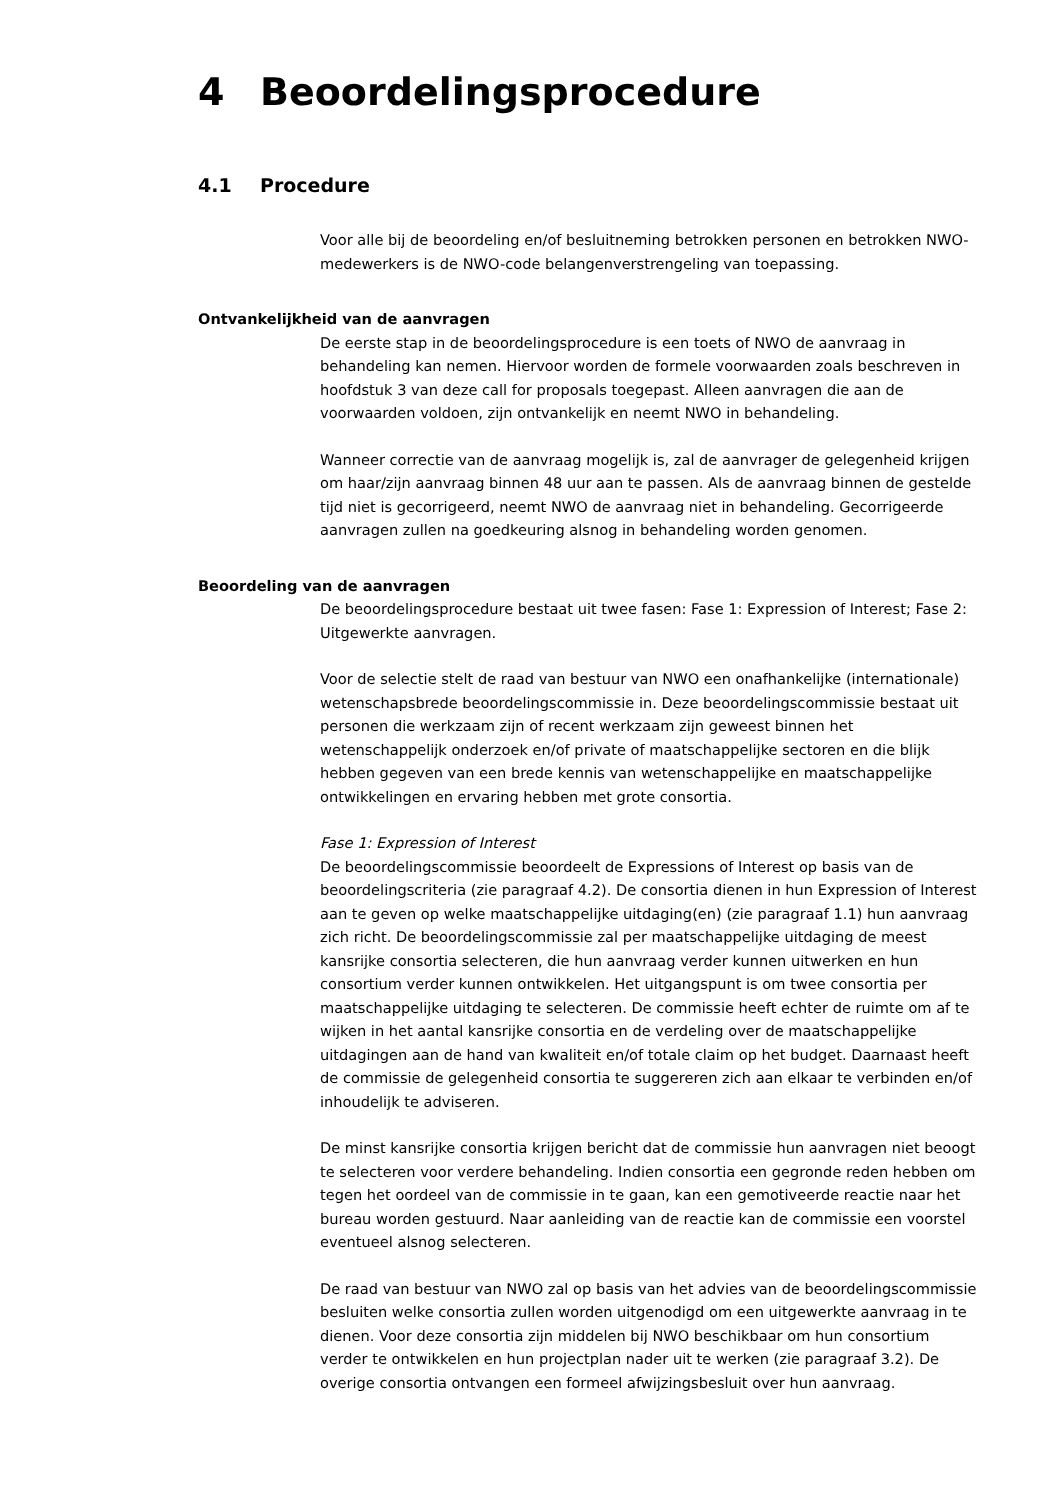4 Beoordelingsprocedure
4.1 Procedure
Voor alle bij de beoordeling en/of besluitneming betrokken personen en betrokken NWO-medewerkers is de NWO-code belangenverstrengeling van toepassing.
Ontvankelijkheid van de aanvragen
De eerste stap in de beoordelingsprocedure is een toets of NWO de aanvraag in behandeling kan nemen. Hiervoor worden de formele voorwaarden zoals beschreven in hoofdstuk 3 van deze call for proposals toegepast. Alleen aanvragen die aan de voorwaarden voldoen, zijn ontvankelijk en neemt NWO in behandeling.
Wanneer correctie van de aanvraag mogelijk is, zal de aanvrager de gelegenheid krijgen om haar/zijn aanvraag binnen 48 uur aan te passen. Als de aanvraag binnen de gestelde tijd niet is gecorrigeerd, neemt NWO de aanvraag niet in behandeling. Gecorrigeerde aanvragen zullen na goedkeuring alsnog in behandeling worden genomen.
Beoordeling van de aanvragen
De beoordelingsprocedure bestaat uit twee fasen: Fase 1: Expression of Interest; Fase 2: Uitgewerkte aanvragen.
Voor de selectie stelt de raad van bestuur van NWO een onafhankelijke (internationale) wetenschapsbrede beoordelingscommissie in. Deze beoordelingscommissie bestaat uit personen die werkzaam zijn of recent werkzaam zijn geweest binnen het wetenschappelijk onderzoek en/of private of maatschappelijke sectoren en die blijk hebben gegeven van een brede kennis van wetenschappelijke en maatschappelijke ontwikkelingen en ervaring hebben met grote consortia.
Fase 1: Expression of Interest
De beoordelingscommissie beoordeelt de Expressions of Interest op basis van de beoordelingscriteria (zie paragraaf 4.2). De consortia dienen in hun Expression of Interest aan te geven op welke maatschappelijke uitdaging(en) (zie paragraaf 1.1) hun aanvraag zich richt. De beoordelingscommissie zal per maatschappelijke uitdaging de meest kansrijke consortia selecteren, die hun aanvraag verder kunnen uitwerken en hun consortium verder kunnen ontwikkelen. Het uitgangspunt is om twee consortia per maatschappelijke uitdaging te selecteren. De commissie heeft echter de ruimte om af te wijken in het aantal kansrijke consortia en de verdeling over de maatschappelijke uitdagingen aan de hand van kwaliteit en/of totale claim op het budget. Daarnaast heeft de commissie de gelegenheid consortia te suggereren zich aan elkaar te verbinden en/of inhoudelijk te adviseren.
De minst kansrijke consortia krijgen bericht dat de commissie hun aanvragen niet beoogt te selecteren voor verdere behandeling. Indien consortia een gegronde reden hebben om tegen het oordeel van de commissie in te gaan, kan een gemotiveerde reactie naar het bureau worden gestuurd. Naar aanleiding van de reactie kan de commissie een voorstel eventueel alsnog selecteren.
De raad van bestuur van NWO zal op basis van het advies van de beoordelingscommissie besluiten welke consortia zullen worden uitgenodigd om een uitgewerkte aanvraag in te dienen. Voor deze consortia zijn middelen bij NWO beschikbaar om hun consortium verder te ontwikkelen en hun projectplan nader uit te werken (zie paragraaf 3.2). De overige consortia ontvangen een formeel afwijzingsbesluit over hun aanvraag.